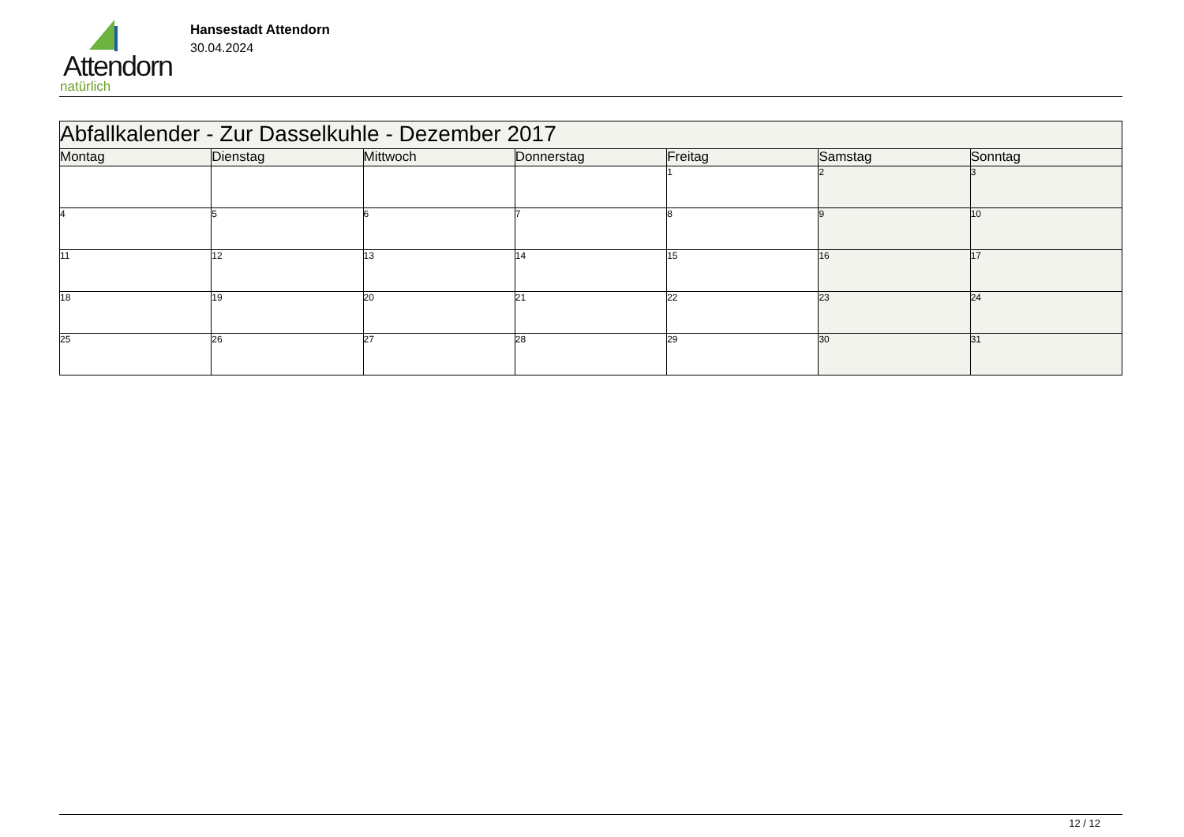Attendorn
natürlich
Hansestadt Attendorn
30.04.2024
| Abfallkalender - Zur Dasselkuhle - Dezember 2017 | | | | | | |
| --- | --- | --- | --- | --- | --- | --- |
| Montag | Dienstag | Mittwoch | Donnerstag | Freitag | Samstag | Sonntag |
| | | | | 1 | 2 | 3 |
| 4 | 5 | 6 | 7 | 8 | 9 | 10 |
| 11 | 12 | 13 | 14 | 15 | 16 | 17 |
| 18 | 19 | 20 | 21 | 22 | 23 | 24 |
| 25 | 26 | 27 | 28 | 29 | 30 | 31 |
12 / 12